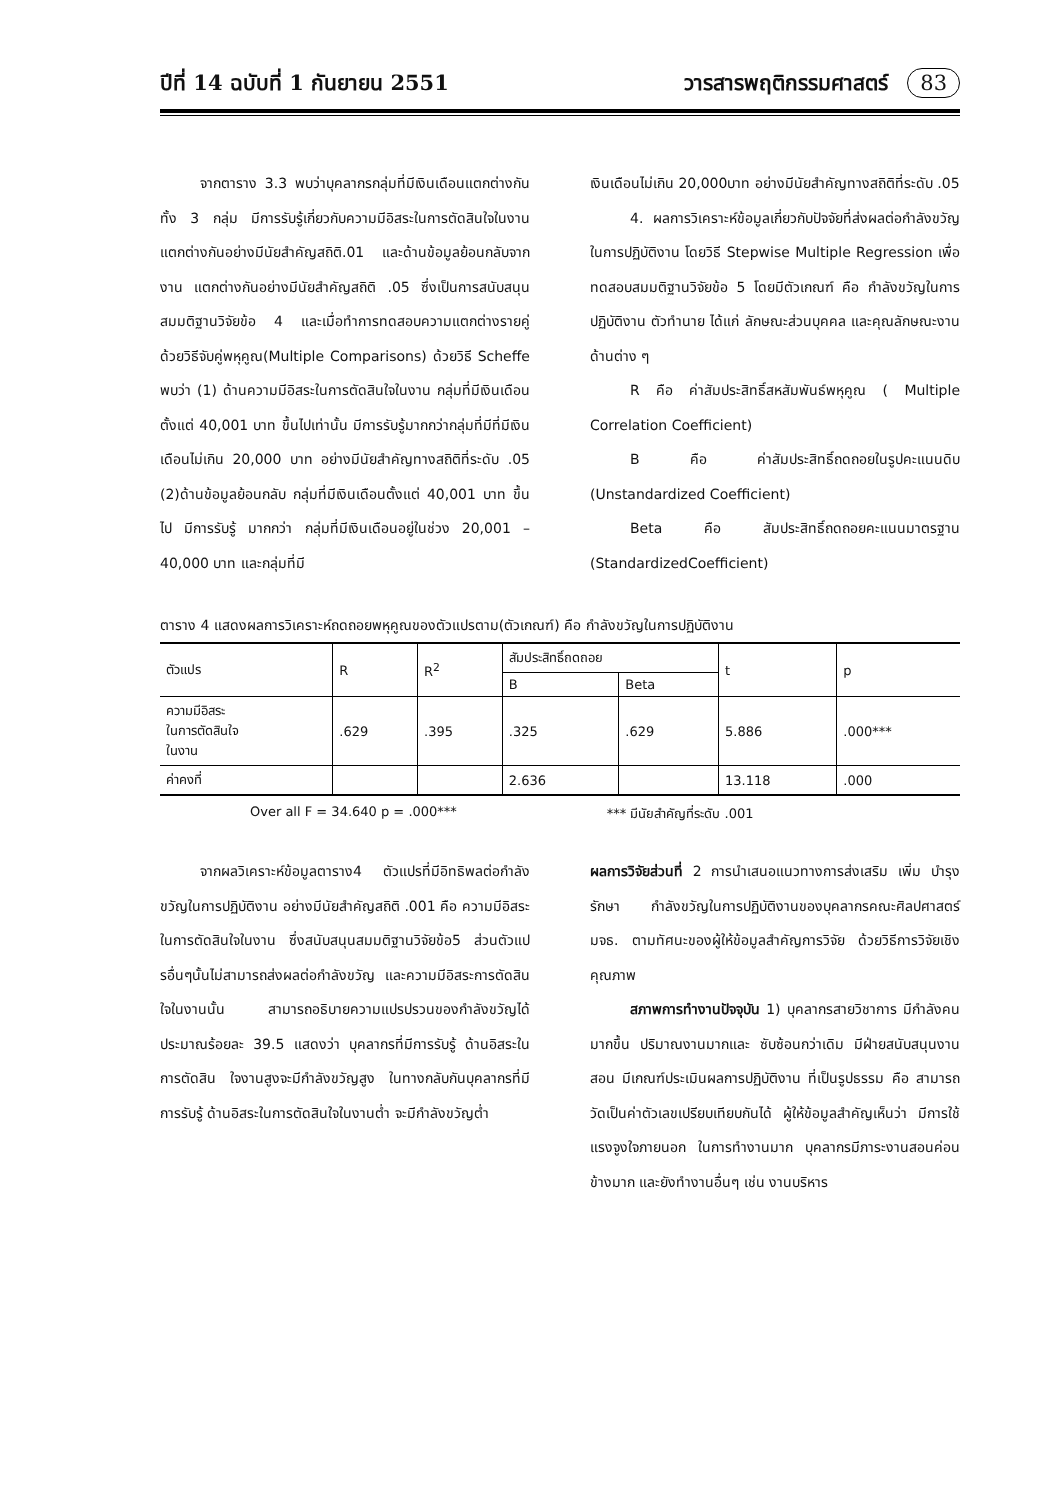ปีที่ 14 ฉบับที่ 1 กันยายน 2551 วารสารพฤติกรรมศาสตร์ 83
จากตาราง 3.3 พบว่าบุคลากรกลุ่มที่มีเงินเดือนแตกต่างกันทั้ง 3 กลุ่ม มีการรับรู้เกี่ยวกับความมีอิสระในการตัดสินใจในงาน แตกต่างกันอย่างมีนัยสำคัญสถิติ.01 และด้านข้อมูลย้อนกลับจากงาน แตกต่างกันอย่างมีนัยสำคัญสถิติ .05 ซึ่งเป็นการสนับสนุนสมมติฐานวิจัยข้อ 4 และเมื่อทำการทดสอบความแตกต่างรายคู่ ด้วยวิธีจับคู่พหุคูณ(Multiple Comparisons) ด้วยวิธี Scheffe พบว่า (1) ด้านความมีอิสระในการตัดสินใจในงาน กลุ่มที่มีเงินเดือนตั้งแต่ 40,001 บาท ขึ้นไปเท่านั้น มีการรับรู้มากกว่ากลุ่มที่มีที่มีเงินเดือนไม่เกิน 20,000 บาท อย่างมีนัยสำคัญทางสถิติที่ระดับ .05 (2)ด้านข้อมูลย้อนกลับ กลุ่มที่มีเงินเดือนตั้งแต่ 40,001 บาท ขึ้นไป มีการรับรู้ มากกว่า กลุ่มที่มีเงินเดือนอยู่ในช่วง 20,001 – 40,000 บาท และกลุ่มที่มี
เงินเดือนไม่เกิน 20,000บาท อย่างมีนัยสำคัญทางสถิติที่ระดับ .05
4. ผลการวิเคราะห์ข้อมูลเกี่ยวกับปัจจัยที่ส่งผลต่อกำลังขวัญในการปฏิบัติงาน โดยวิธี Stepwise Multiple Regression เพื่อทดสอบสมมติฐานวิจัยข้อ 5 โดยมีตัวเกณฑ์ คือ กำลังขวัญในการปฏิบัติงาน ตัวทำนาย ได้แก่ ลักษณะส่วนบุคคล และคุณลักษณะงานด้านต่าง ๆ
R คือ ค่าสัมประสิทธิ์สหสัมพันธ์พหุคูณ ( Multiple Correlation Coefficient)
B คือ ค่าสัมประสิทธิ์ถดถอยในรูปคะแนนดิบ (Unstandardized Coefficient)
Beta คือ สัมประสิทธิ์ถดถอยคะแนนมาตรฐาน (StandardizedCoefficient)
ตาราง 4 แสดงผลการวิเคราะห์ถดถอยพหุคูณของตัวแปรตาม(ตัวเกณฑ์) คือ กำลังขวัญในการปฏิบัติงาน
| ตัวแปร | R | R<sup>2</sup> | สัมประสิทธิ์ถดถอย | | t | p |
| --- | --- | --- | --- | --- | --- | --- |
| | | | B | Beta | | |
| ความมีอิสระ ในการตัดสินใจ ในงาน | .629 | .395 | .325 | .629 | 5.886 | .000*** |
| ค่าคงที่ | | | 2.636 | | 13.118 | .000 |
Over all F = 34.640 p = .000*** *** มีนัยสำคัญที่ระดับ .001
จากผลวิเคราะห์ข้อมูลตาราง4 ตัวแปรที่มีอิทธิพลต่อกำลังขวัญในการปฏิบัติงาน อย่างมีนัยสำคัญสถิติ .001 คือ ความมีอิสระในการตัดสินใจในงาน ซึ่งสนับสนุนสมมติฐานวิจัยข้อ5 ส่วนตัวแปรอื่นๆนั้นไม่สามารถส่งผลต่อกำลังขวัญ และความมีอิสระการตัดสินใจในงานนั้น สามารถอธิบายความแปรปรวนของกำลังขวัญได้ประมาณร้อยละ 39.5 แสดงว่า บุคลากรที่มีการรับรู้ ด้านอิสระในการตัดสิน ใจงานสูงจะมีกำลังขวัญสูง ในทางกลับกันบุคลากรที่มีการรับรู้ ด้านอิสระในการตัดสินใจในงานต่ำ จะมีกำลังขวัญต่ำ
ผลการวิจัยส่วนที่ 2 การนำเสนอแนวทางการส่งเสริม เพิ่ม บำรุงรักษา กำลังขวัญในการปฏิบัติงานของบุคลากรคณะศิลปศาสตร์ มจธ. ตามทัศนะของผู้ให้ข้อมูลสำคัญการวิจัย ด้วยวิธีการวิจัยเชิงคุณภาพ
สภาพการทำงานปัจจุบัน 1) บุคลากรสายวิชาการ มีกำลังคนมากขึ้น ปริมาณงานมากและ ซับซ้อนกว่าเดิม มีฝ่ายสนับสนุนงานสอน มีเกณฑ์ประเมินผลการปฏิบัติงาน ที่เป็นรูปธรรม คือ สามารถวัดเป็นค่าตัวเลขเปรียบเทียบกันได้ ผู้ให้ข้อมูลสำคัญเห็นว่า มีการใช้แรงจูงใจภายนอก ในการทำงานมาก บุคลากรมีภาระงานสอนค่อนข้างมาก และยังทำงานอื่นๆ เช่น งานบริหาร